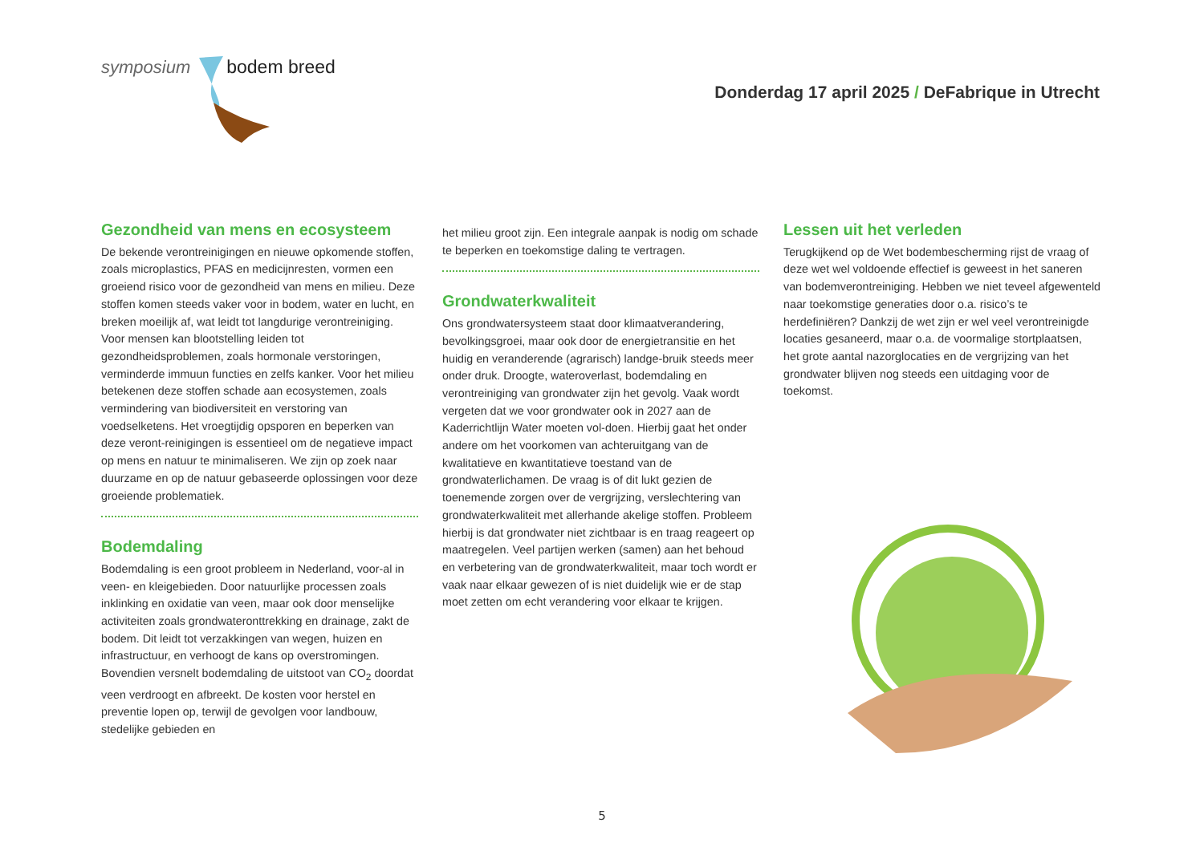symposium bodem breed
Donderdag 17 april 2025 / DeFabrique in Utrecht
Gezondheid van mens en ecosysteem
De bekende verontreinigingen en nieuwe opkomende stoffen, zoals microplastics, PFAS en medicijnresten, vormen een groeiend risico voor de gezondheid van mens en milieu. Deze stoffen komen steeds vaker voor in bodem, water en lucht, en breken moeilijk af, wat leidt tot langdurige verontreiniging. Voor mensen kan blootstelling leiden tot gezondheidsproblemen, zoals hormonale verstoringen, verminderde immuun functies en zelfs kanker. Voor het milieu betekenen deze stoffen schade aan ecosystemen, zoals vermindering van biodiversiteit en verstoring van voedselketens. Het vroegtijdig opsporen en beperken van deze veront-reinigingen is essentieel om de negatieve impact op mens en natuur te minimaliseren. We zijn op zoek naar duurzame en op de natuur gebaseerde oplossingen voor deze groeiende problematiek.
Bodemdaling
Bodemdaling is een groot probleem in Nederland, voor-al in veen- en kleigebieden. Door natuurlijke processen zoals inklinking en oxidatie van veen, maar ook door menselijke activiteiten zoals grondwateronttrekking en drainage, zakt de bodem. Dit leidt tot verzakkingen van wegen, huizen en infrastructuur, en verhoogt de kans op overstromingen. Bovendien versnelt bodemdaling de uitstoot van CO<sub>2</sub> doordat veen verdroogt en afbreekt. De kosten voor herstel en preventie lopen op, terwijl de gevolgen voor landbouw, stedelijke gebieden en
het milieu groot zijn. Een integrale aanpak is nodig om schade te beperken en toekomstige daling te vertragen.
Grondwaterkwaliteit
Ons grondwatersysteem staat door klimaatverandering, bevolkingsgroei, maar ook door de energietransitie en het huidig en veranderende (agrarisch) landge-bruik steeds meer onder druk. Droogte, wateroverlast, bodemdaling en verontreiniging van grondwater zijn het gevolg. Vaak wordt vergeten dat we voor grondwater ook in 2027 aan de Kaderrichtlijn Water moeten vol-doen. Hierbij gaat het onder andere om het voorkomen van achteruitgang van de kwalitatieve en kwantitatieve toestand van de grondwaterlichamen. De vraag is of dit lukt gezien de toenemende zorgen over de vergrijzing, verslechtering van grondwaterkwaliteit met allerhande akelige stoffen. Probleem hierbij is dat grondwater niet zichtbaar is en traag reageert op maatregelen. Veel partijen werken (samen) aan het behoud en verbetering van de grondwaterkwaliteit, maar toch wordt er vaak naar elkaar gewezen of is niet duidelijk wie er de stap moet zetten om echt verandering voor elkaar te krijgen.
Lessen uit het verleden
Terugkijkend op de Wet bodembescherming rijst de vraag of deze wet wel voldoende effectief is geweest in het saneren van bodemverontreiniging. Hebben we niet teveel afgewenteld naar toekomstige generaties door o.a. risico’s te herdefiniëren? Dankzij de wet zijn er wel veel verontreinigde locaties gesaneerd, maar o.a. de voormalige stortplaatsen, het grote aantal nazorglocaties en de vergrijzing van het grondwater blijven nog steeds een uitdaging voor de toekomst.
5